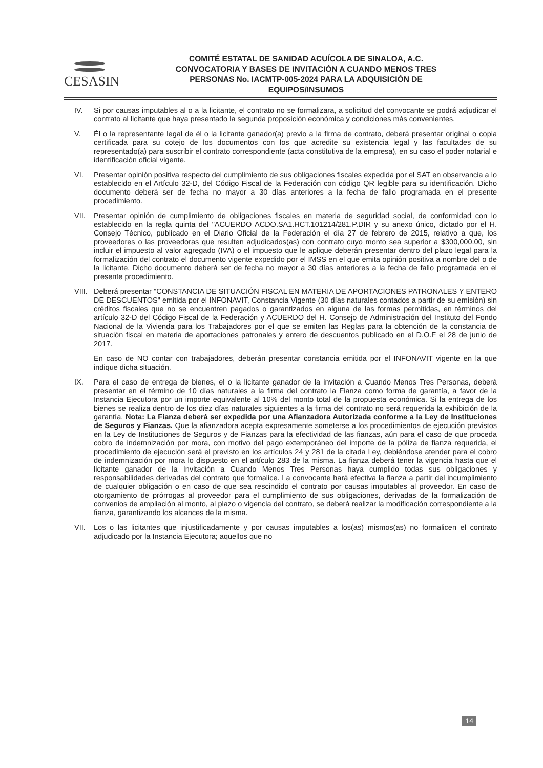CESASIN
COMITÉ ESTATAL DE SANIDAD ACUÍCOLA DE SINALOA, A.C.
CONVOCATORIA Y BASES DE INVITACIÓN A CUANDO MENOS TRES
PERSONAS No. IACMTP-005-2024 PARA LA ADQUISICIÓN DE
EQUIPOS/INSUMOS
IV. Si por causas imputables al o a la licitante, el contrato no se formalizara, a solicitud del convocante se podrá adjudicar el contrato al licitante que haya presentado la segunda proposición económica y condiciones más convenientes.
V. Él o la representante legal de él o la licitante ganador(a) previo a la firma de contrato, deberá presentar original o copia certificada para su cotejo de los documentos con los que acredite su existencia legal y las facultades de su representado(a) para suscribir el contrato correspondiente (acta constitutiva de la empresa), en su caso el poder notarial e identificación oficial vigente.
VI. Presentar opinión positiva respecto del cumplimiento de sus obligaciones fiscales expedida por el SAT en observancia a lo establecido en el Artículo 32-D, del Código Fiscal de la Federación con código QR legible para su identificación. Dicho documento deberá ser de fecha no mayor a 30 días anteriores a la fecha de fallo programada en el presente procedimiento.
VII. Presentar opinión de cumplimiento de obligaciones fiscales en materia de seguridad social, de conformidad con lo establecido en la regla quinta del "ACUERDO ACDO.SA1.HCT.101214/281.P.DIR y su anexo único, dictado por el H. Consejo Técnico, publicado en el Diario Oficial de la Federación el día 27 de febrero de 2015, relativo a que, los proveedores o las proveedoras que resulten adjudicados(as) con contrato cuyo monto sea superior a $300,000.00, sin incluir el impuesto al valor agregado (IVA) o el impuesto que le aplique deberán presentar dentro del plazo legal para la formalización del contrato el documento vigente expedido por el IMSS en el que emita opinión positiva a nombre del o de la licitante. Dicho documento deberá ser de fecha no mayor a 30 días anteriores a la fecha de fallo programada en el presente procedimiento.
VIII.
Deberá presentar "CONSTANCIA DE SITUACIÓN FISCAL EN MATERIA DE APORTACIONES PATRONALES Y ENTERO DE DESCUENTOS" emitida por el INFONAVIT, Constancia Vigente (30 días naturales contados a partir de su emisión) sin créditos fiscales que no se encuentren pagados o garantizados en alguna de las formas permitidas, en términos del artículo 32-D del Código Fiscal de la Federación y ACUERDO del H. Consejo de Administración del Instituto del Fondo Nacional de la Vivienda para los Trabajadores por el que se emiten las Reglas para la obtención de la constancia de situación fiscal en materia de aportaciones patronales y entero de descuentos publicado en el D.O.F el 28 de junio de 2017.
En caso de NO contar con trabajadores, deberán presentar constancia emitida por el INFONAVIT vigente en la que indique dicha situación.
IX. Para el caso de entrega de bienes, el o la licitante ganador de la invitación a Cuando Menos Tres Personas, deberá presentar en el término de 10 días naturales a la firma del contrato la Fianza como forma de garantía, a favor de la Instancia Ejecutora por un importe equivalente al 10% del monto total de la propuesta económica. Si la entrega de los bienes se realiza dentro de los diez días naturales siguientes a la firma del contrato no será requerida la exhibición de la garantía. Nota: La Fianza deberá ser expedida por una Afianzadora Autorizada conforme a la Ley de Instituciones de Seguros y Fianzas. Que la afianzadora acepta expresamente someterse a los procedimientos de ejecución previstos en la Ley de Instituciones de Seguros y de Fianzas para la efectividad de las fianzas, aún para el caso de que proceda cobro de indemnización por mora, con motivo del pago extemporáneo del importe de la póliza de fianza requerida, el procedimiento de ejecución será el previsto en los artículos 24 y 281 de la citada Ley, debiéndose atender para el cobro de indemnización por mora lo dispuesto en el artículo 283 de la misma. La fianza deberá tener la vigencia hasta que el licitante ganador de la Invitación a Cuando Menos Tres Personas haya cumplido todas sus obligaciones y responsabilidades derivadas del contrato que formalice. La convocante hará efectiva la fianza a partir del incumplimiento de cualquier obligación o en caso de que sea rescindido el contrato por causas imputables al proveedor. En caso de otorgamiento de prórrogas al proveedor para el cumplimiento de sus obligaciones, derivadas de la formalización de convenios de ampliación al monto, al plazo o vigencia del contrato, se deberá realizar la modificación correspondiente a la fianza, garantizando los alcances de la misma.
VII. Los o las licitantes que injustificadamente y por causas imputables a los(as) mismos(as) no formalicen el contrato adjudicado por la Instancia Ejecutora; aquellos que no
14